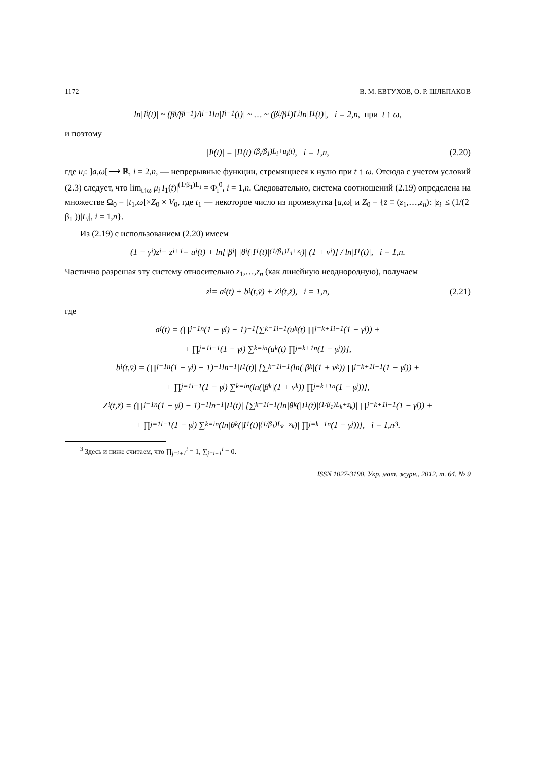1172 В. М. ЕВТУХОВ, О. Р. ШЛЕПАКОВ
ln|I<sub>i</sub>(t)| ~ (β<sub>i</sub>/β<sub>i−1</sub>)Λ<sub>i−1</sub> ln|I<sub>i−1</sub>(t)| ~ … ~ (β<sub>i</sub>/β<sub>1</sub>)L<sub>i</sub> ln|I<sub>1</sub>(t)|, i = 2,n, при t ↑ ω,
и поэтому
|I<sub>i</sub>(t)| = |I<sub>1</sub>(t)|<sup>(β<sub>i</sub>/β<sub>1</sub>)L<sub>i</sub>+u<sub>i</sub>(t)</sup>, i = 1,n, (2.20)
где u<sub>i</sub>: ]a,ω[⟶ ℝ, i = 2,n, — непрерывные функции, стремящиеся к нулю при t ↑ ω. Отсюда с учетом условий (2.3) следует, что lim<sub>t↑ω</sub> μ<sub>i</sub>|I<sub>1</sub>(t)|<sup>(1/β<sub>1</sub>)L<sub>i</sub></sup> = Φ<sub>i</sub><sup>0</sup>, i = 1,n. Следовательно, система соотношений (2.19) определена на множестве Ω<sub>0</sub> = [t<sub>1</sub>,ω[×Z<sub>0</sub> × V<sub>0</sub>, где t<sub>1</sub> — некоторое число из промежутка [a,ω[ и Z<sub>0</sub> = {z̄ ≡ (z<sub>1</sub>,…,z<sub>n</sub>): |z<sub>i</sub>| ≤ (1/(2|β<sub>1</sub>|))|L<sub>i</sub>|, i = 1,n}.
Из (2.19) с использованием (2.20) имеем
(1 − γ<sub>i</sub>)z<sub>i</sub> − z<sub>i+1</sub> = u<sub>i</sub>(t) + ln[|β<sub>i</sub>| |θ<sub>i</sub>(|I<sub>1</sub>(t)|<sup>(1/β<sub>1</sub>)L<sub>i</sub>+z<sub>i</sub></sup>)| (1 + v<sub>i</sub>)] / ln|I<sub>1</sub>(t)|, i = 1,n.
Частично разрешая эту систему относительно z<sub>1</sub>,…,z<sub>n</sub> (как линейную неоднородную), получаем
z<sub>i</sub> = a<sub>i</sub>(t) + b<sub>i</sub>(t,v̄) + Z<sub>i</sub>(t,z̄), i = 1,n, (2.21)
где
a<sub>i</sub>(t) = (∏<sub>j=1</sub><sup>n</sup>(1 − γ<sub>j</sub>) − 1)<sup>−1</sup> [∑<sub>k=1</sub><sup>i−1</sup>(u<sub>k</sub>(t) ∏<sub>j=k+1</sub><sup>i−1</sup>(1 − γ<sub>j</sub>)) +
+ ∏<sub>j=1</sub><sup>i−1</sup>(1 − γ<sub>j</sub>) ∑<sub>k=i</sub><sup>n</sup>(u<sub>k</sub>(t) ∏<sub>j=k+1</sub><sup>n</sup>(1 − γ<sub>j</sub>))],
b<sub>i</sub>(t,v̄) = (∏<sub>j=1</sub><sup>n</sup>(1 − γ<sub>j</sub>) − 1)<sup>−1</sup> ln<sup>−1</sup>|I<sub>1</sub>(t)| [∑<sub>k=1</sub><sup>i−1</sup>(ln(|β<sub>k</sub>|(1 + v<sub>k</sub>)) ∏<sub>j=k+1</sub><sup>i−1</sup>(1 − γ<sub>j</sub>)) +
+ ∏<sub>j=1</sub><sup>i−1</sup>(1 − γ<sub>j</sub>) ∑<sub>k=i</sub><sup>n</sup>(ln(|β<sub>k</sub>|(1 + v<sub>k</sub>)) ∏<sub>j=k+1</sub><sup>n</sup>(1 − γ<sub>j</sub>))],
Z<sub>i</sub>(t,z̄) = (∏<sub>j=1</sub><sup>n</sup>(1 − γ<sub>j</sub>) − 1)<sup>−1</sup> ln<sup>−1</sup>|I<sub>1</sub>(t)| [∑<sub>k=1</sub><sup>i−1</sup>(ln|θ<sub>k</sub>(|I<sub>1</sub>(t)|<sup>(1/β<sub>1</sub>)L<sub>k</sub>+z<sub>k</sub></sup>)| ∏<sub>j=k+1</sub><sup>i−1</sup>(1 − γ<sub>j</sub>)) +
+ ∏<sub>j=1</sub><sup>i−1</sup>(1 − γ<sub>j</sub>) ∑<sub>k=i</sub><sup>n</sup>(ln|θ<sub>k</sub>(|I<sub>1</sub>(t)|<sup>(1/β<sub>1</sub>)L<sub>k</sub>+z<sub>k</sub></sup>)| ∏<sub>j=k+1</sub><sup>n</sup>(1 − γ<sub>j</sub>))], i = 1,n<sup>3</sup>.
<sup>3</sup> Здесь и ниже считаем, что ∏<sub>j=i+1</sub><sup>i</sup> = 1, ∑<sub>j=i+1</sub><sup>i</sup> = 0.
ISSN 1027-3190. Укр. мат. журн., 2012, т. 64, № 9